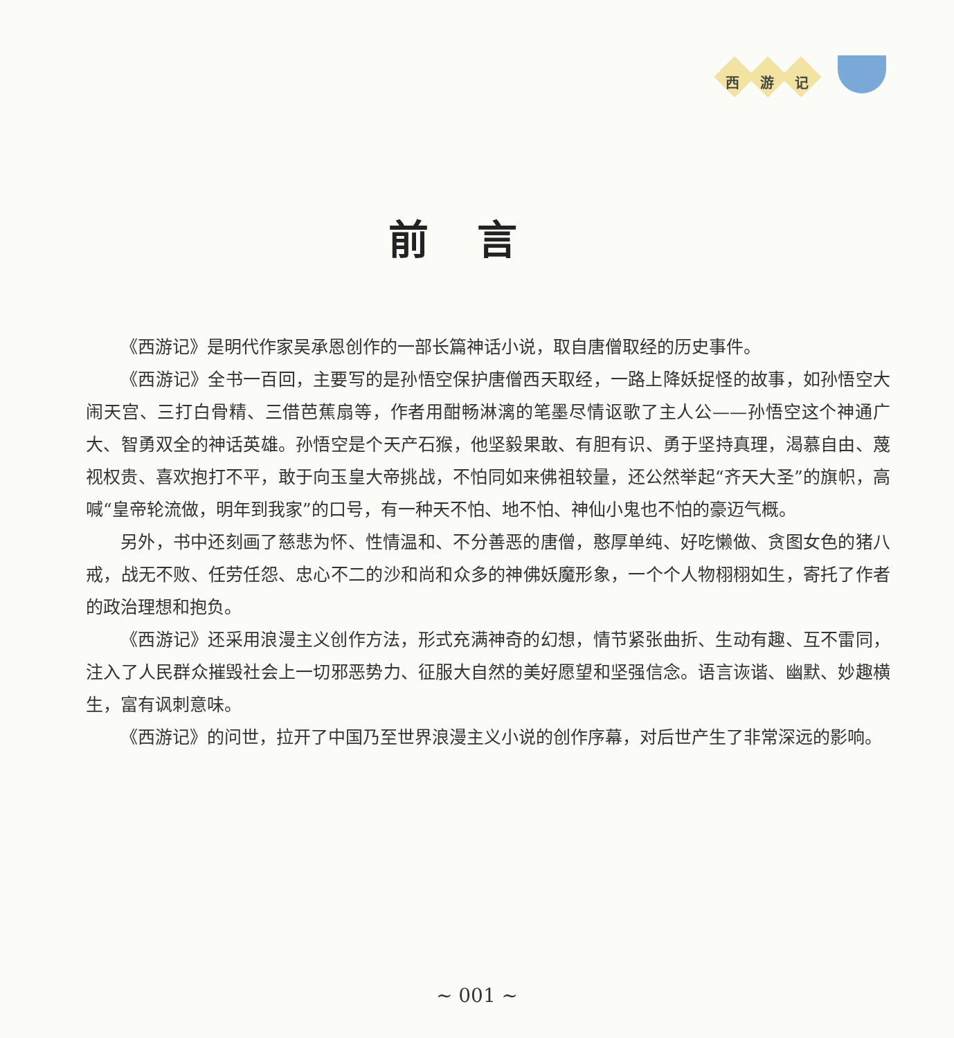西 游 记
前言
《西游记》是明代作家吴承恩创作的一部长篇神话小说，取自唐僧取经的历史事件。
《西游记》全书一百回，主要写的是孙悟空保护唐僧西天取经，一路上降妖捉怪的故事，如孙悟空大闹天宫、三打白骨精、三借芭蕉扇等，作者用酣畅淋漓的笔墨尽情讴歌了主人公——孙悟空这个神通广大、智勇双全的神话英雄。孙悟空是个天产石猴，他坚毅果敢、有胆有识、勇于坚持真理，渴慕自由、蔑视权贵、喜欢抱打不平，敢于向玉皇大帝挑战，不怕同如来佛祖较量，还公然举起“齐天大圣”的旗帜，高喊“皇帝轮流做，明年到我家”的口号，有一种天不怕、地不怕、神仙小鬼也不怕的豪迈气概。
另外，书中还刻画了慈悲为怀、性情温和、不分善恶的唐僧，憨厚单纯、好吃懒做、贪图女色的猪八戒，战无不败、任劳任怨、忠心不二的沙和尚和众多的神佛妖魔形象，一个个人物栩栩如生，寄托了作者的政治理想和抱负。
《西游记》还采用浪漫主义创作方法，形式充满神奇的幻想，情节紧张曲折、生动有趣、互不雷同，注入了人民群众摧毁社会上一切邪恶势力、征服大自然的美好愿望和坚强信念。语言诙谐、幽默、妙趣横生，富有讽刺意味。
《西游记》的问世，拉开了中国乃至世界浪漫主义小说的创作序幕，对后世产生了非常深远的影响。
~ 001 ~